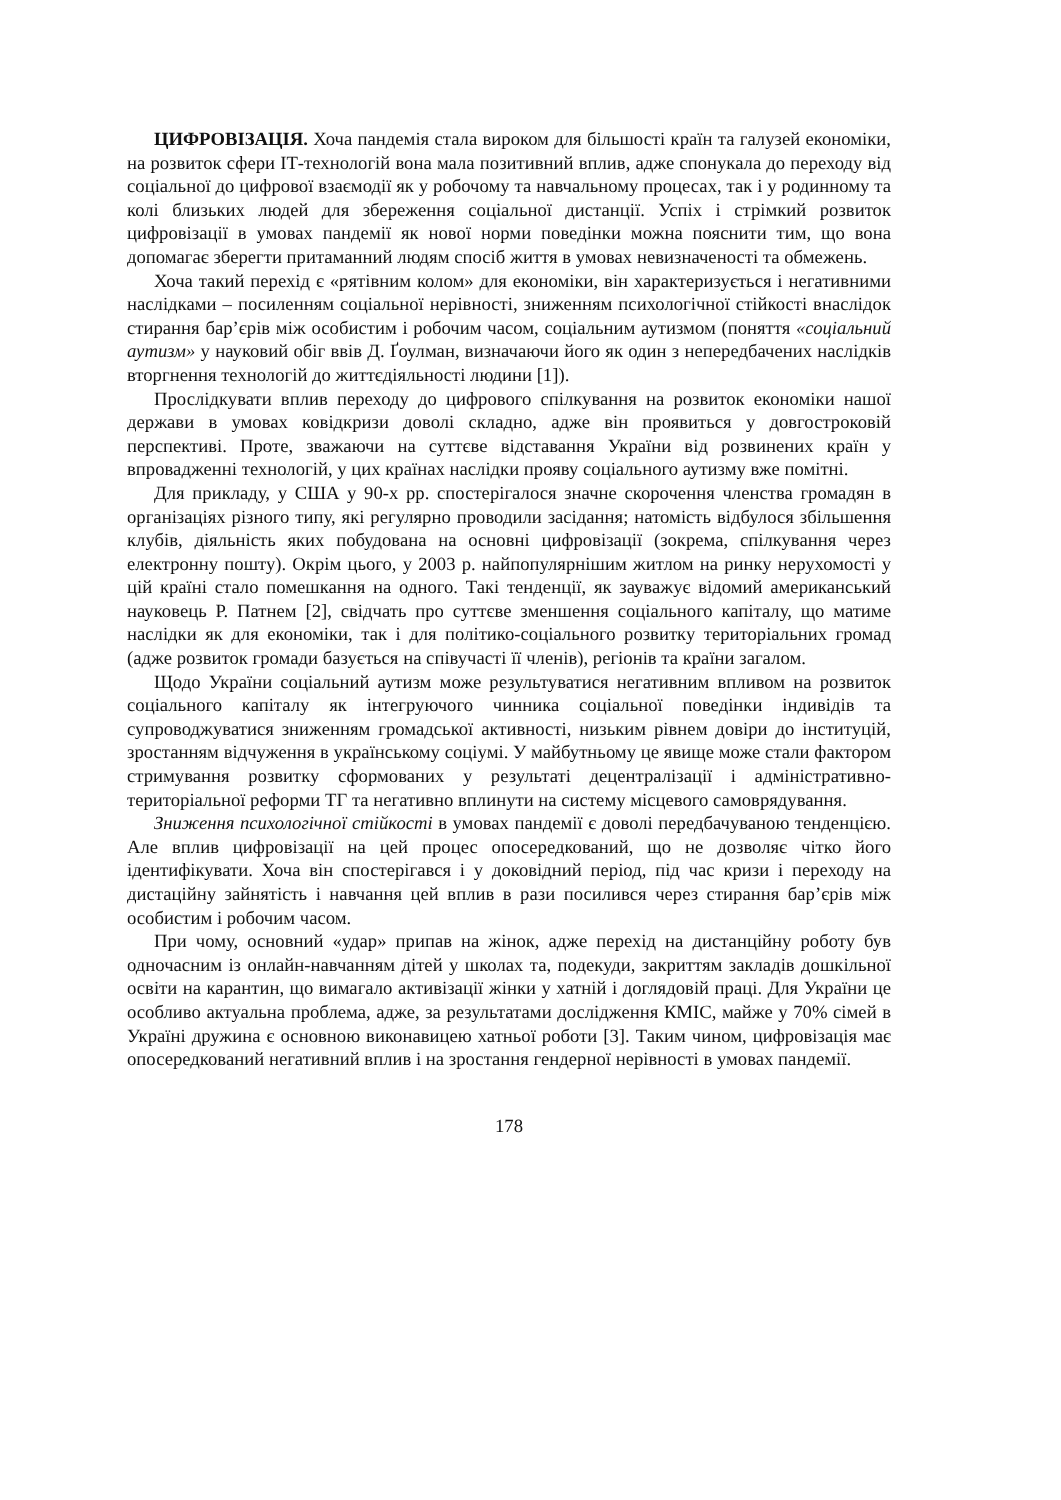ЦИФРОВІЗАЦІЯ. Хоча пандемія стала вироком для більшості країн та галузей економіки, на розвиток сфери ІТ-технологій вона мала позитивний вплив, адже спонукала до переходу від соціальної до цифрової взаємодії як у робочому та навчальному процесах, так і у родинному та колі близьких людей для збереження соціальної дистанції. Успіх і стрімкий розвиток цифровізації в умовах пандемії як нової норми поведінки можна пояснити тим, що вона допомагає зберегти притаманний людям спосіб життя в умовах невизначеності та обмежень.
Хоча такий перехід є «рятівним колом» для економіки, він характеризується і негативними наслідками – посиленням соціальної нерівності, зниженням психологічної стійкості внаслідок стирання бар’єрів між особистим і робочим часом, соціальним аутизмом (поняття «соціальний аутизм» у науковий обіг ввів Д. Ґоулман, визначаючи його як один з непередбачених наслідків вторгнення технологій до життєдіяльності людини [1]).
Прослідкувати вплив переходу до цифрового спілкування на розвиток економіки нашої держави в умовах ковідкризи доволі складно, адже він проявиться у довгостроковій перспективі. Проте, зважаючи на суттєве відставання України від розвинених країн у впровадженні технологій, у цих країнах наслідки прояву соціального аутизму вже помітні.
Для прикладу, у США у 90-х рр. спостерігалося значне скорочення членства громадян в організаціях різного типу, які регулярно проводили засідання; натомість відбулося збільшення клубів, діяльність яких побудована на основні цифровізації (зокрема, спілкування через електронну пошту). Окрім цього, у 2003 р. найпопулярнішим житлом на ринку нерухомості у цій країні стало помешкання на одного. Такі тенденції, як зауважує відомий американський науковець Р. Патнем [2], свідчать про суттєве зменшення соціального капіталу, що матиме наслідки як для економіки, так і для політико-соціального розвитку територіальних громад (адже розвиток громади базується на співучасті її членів), регіонів та країни загалом.
Щодо України соціальний аутизм може результуватися негативним впливом на розвиток соціального капіталу як інтегруючого чинника соціальної поведінки індивідів та супроводжуватися зниженням громадської активності, низьким рівнем довіри до інституцій, зростанням відчуження в українському соціумі. У майбутньому це явище може стали фактором стримування розвитку сформованих у результаті децентралізації і адміністративно-територіальної реформи ТГ та негативно вплинути на систему місцевого самоврядування.
Зниження психологічної стійкості в умовах пандемії є доволі передбачуваною тенденцією. Але вплив цифровізації на цей процес опосередкований, що не дозволяє чітко його ідентифікувати. Хоча він спостерігався і у доковідний період, під час кризи і переходу на дистаційну зайнятість і навчання цей вплив в рази посилився через стирання бар’єрів між особистим і робочим часом.
При чому, основний «удар» припав на жінок, адже перехід на дистанційну роботу був одночасним із онлайн-навчанням дітей у школах та, подекуди, закриттям закладів дошкільної освіти на карантин, що вимагало активізації жінки у хатній і доглядовій праці. Для України це особливо актуальна проблема, адже, за результатами дослідження КМІС, майже у 70% сімей в Україні дружина є основною виконавицею хатньої роботи [3]. Таким чином, цифровізація має опосередкований негативний вплив і на зростання гендерної нерівності в умовах пандемії.
178